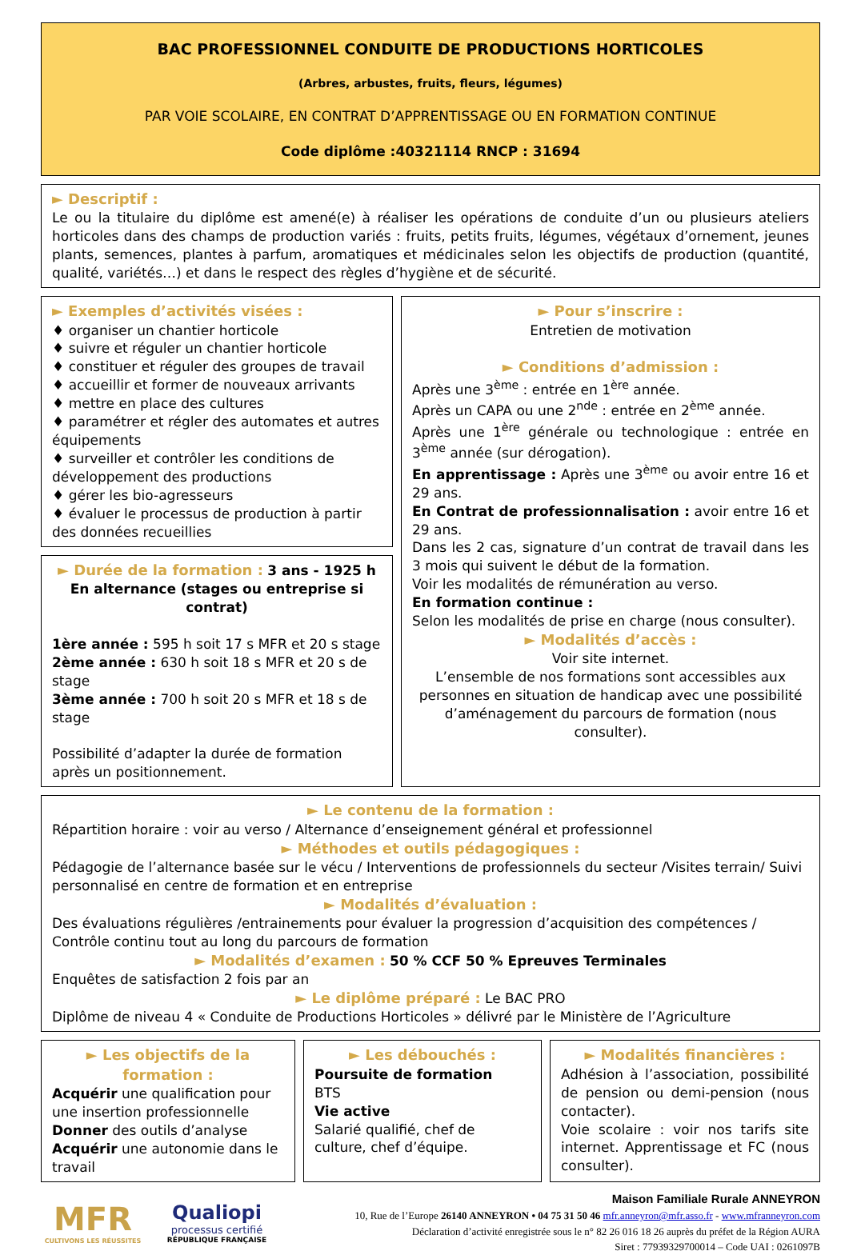BAC PROFESSIONNEL CONDUITE DE PRODUCTIONS HORTICOLES
(Arbres, arbustes, fruits, fleurs, légumes)
PAR VOIE SCOLAIRE, EN CONTRAT D’APPRENTISSAGE OU EN FORMATION CONTINUE
Code diplôme :40321114 RNCP : 31694
► Descriptif :
Le ou la titulaire du diplôme est amené(e) à réaliser les opérations de conduite d’un ou plusieurs ateliers horticoles dans des champs de production variés : fruits, petits fruits, légumes, végétaux d’ornement, jeunes plants, semences, plantes à parfum, aromatiques et médicinales selon les objectifs de production (quantité, qualité, variétés…) et dans le respect des règles d’hygiène et de sécurité.
► Exemples d’activités visées :
♦ organiser un chantier horticole
♦ suivre et réguler un chantier horticole
♦ constituer et réguler des groupes de travail
♦ accueillir et former de nouveaux arrivants
♦ mettre en place des cultures
♦ paramétrer et régler des automates et autres équipements
♦ surveiller et contrôler les conditions de développement des productions
♦ gérer les bio-agresseurs
♦ évaluer le processus de production à partir des données recueillies
► Durée de la formation : 3 ans - 1925 h
En alternance (stages ou entreprise si contrat)
1ère année : 595 h soit 17 s MFR et 20 s stage
2ème année : 630 h soit 18 s MFR et 20 s de stage
3ème année : 700 h soit 20 s MFR et 18 s de stage
Possibilité d’adapter la durée de formation après un positionnement.
► Pour s’inscrire :
Entretien de motivation
► Conditions d’admission :
Après une 3<sup>ème</sup> : entrée en 1<sup>ère</sup> année.
Après un CAPA ou une 2<sup>nde</sup> : entrée en 2<sup>ème</sup> année.
Après une 1<sup>ère</sup> générale ou technologique : entrée en 3<sup>ème</sup> année (sur dérogation).
En apprentissage : Après une 3<sup>ème</sup> ou avoir entre 16 et 29 ans.
En Contrat de professionnalisation : avoir entre 16 et 29 ans.
Dans les 2 cas, signature d’un contrat de travail dans les 3 mois qui suivent le début de la formation.
Voir les modalités de rémunération au verso.
En formation continue :
Selon les modalités de prise en charge (nous consulter).
► Modalités d’accès :
Voir site internet.
L’ensemble de nos formations sont accessibles aux personnes en situation de handicap avec une possibilité d’aménagement du parcours de formation (nous consulter).
► Le contenu de la formation :
Répartition horaire : voir au verso / Alternance d’enseignement général et professionnel
► Méthodes et outils pédagogiques :
Pédagogie de l’alternance basée sur le vécu / Interventions de professionnels du secteur /Visites terrain/ Suivi personnalisé en centre de formation et en entreprise
► Modalités d’évaluation :
Des évaluations régulières /entrainements pour évaluer la progression d’acquisition des compétences / Contrôle continu tout au long du parcours de formation
► Modalités d’examen : 50 % CCF 50 % Epreuves Terminales
Enquêtes de satisfaction 2 fois par an
► Le diplôme préparé : Le BAC PRO
Diplôme de niveau 4 « Conduite de Productions Horticoles » délivré par le Ministère de l’Agriculture
► Les objectifs de la formation :
Acquérir une qualification pour une insertion professionnelle
Donner des outils d’analyse
Acquérir une autonomie dans le travail
► Les débouchés :
Poursuite de formation
BTS
Vie active
Salarié qualifié, chef de culture, chef d’équipe.
► Modalités financières :
Adhésion à l’association, possibilité de pension ou demi-pension (nous contacter).
Voie scolaire : voir nos tarifs site internet. Apprentissage et FC (nous consulter).
MFR
CULTIVONS LES RÉUSSITES
Qualiopi
processus certifié
RÉPUBLIQUE FRANÇAISE
Maison Familiale Rurale ANNEYRON
10, Rue de l’Europe 26140 ANNEYRON • 04 75 31 50 46 mfr.anneyron@mfr.asso.fr - www.mfranneyron.com
Déclaration d’activité enregistrée sous le n° 82 26 016 18 26 auprès du préfet de la Région AURA
Siret : 77939329700014 – Code UAI : 0261097B